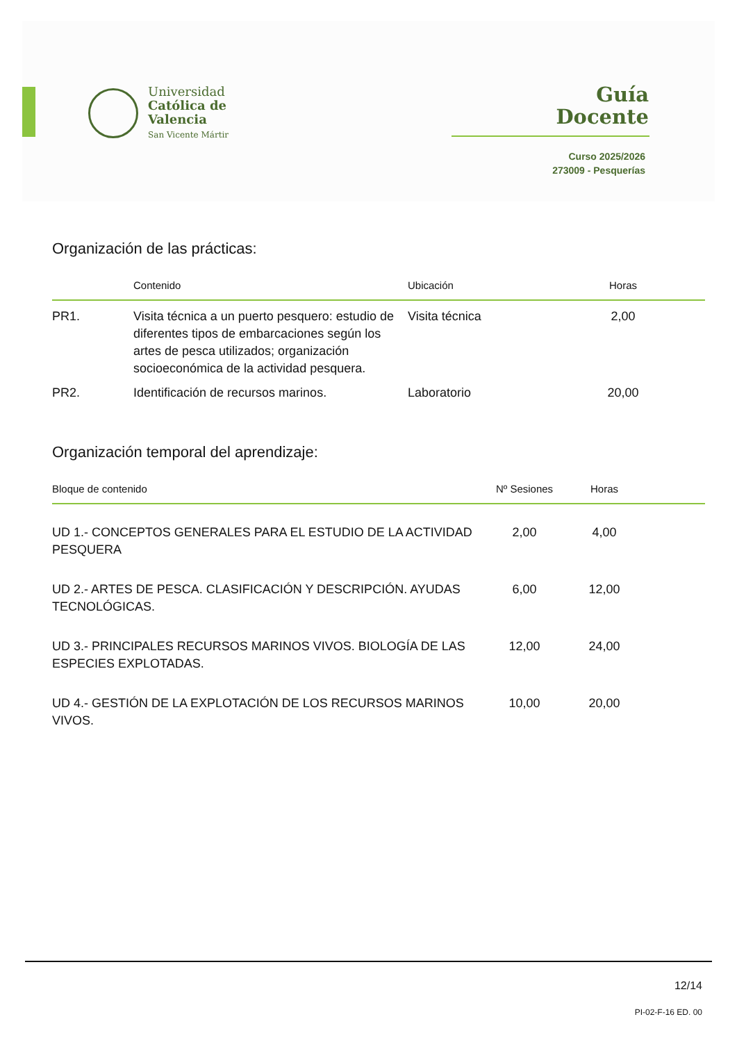Universidad
Católica de
Valencia
San Vicente Mártir
Guía
Docente
Curso 2025/2026
273009 - Pesquerías
Organización de las prácticas:
| | Contenido | Ubicación | Horas | |
| --- | --- | --- | --- | --- |
| PR1. | Visita técnica a un puerto pesquero: estudio de diferentes tipos de embarcaciones según los artes de pesca utilizados; organización socioeconómica de la actividad pesquera. | Visita técnica | 2,00 | |
| PR2. | Identificación de recursos marinos. | Laboratorio | 20,00 | |
Organización temporal del aprendizaje:
| Bloque de contenido | Nº Sesiones | Horas | |
| --- | --- | --- | --- |
| UD 1.- CONCEPTOS GENERALES PARA EL ESTUDIO DE LA ACTIVIDAD PESQUERA | 2,00 | 4,00 | |
| UD 2.- ARTES DE PESCA. CLASIFICACIÓN Y DESCRIPCIÓN. AYUDAS TECNOLÓGICAS. | 6,00 | 12,00 | |
| UD 3.- PRINCIPALES RECURSOS MARINOS VIVOS. BIOLOGÍA DE LAS ESPECIES EXPLOTADAS. | 12,00 | 24,00 | |
| UD 4.- GESTIÓN DE LA EXPLOTACIÓN DE LOS RECURSOS MARINOS VIVOS. | 10,00 | 20,00 | |
12/14
PI-02-F-16 ED. 00